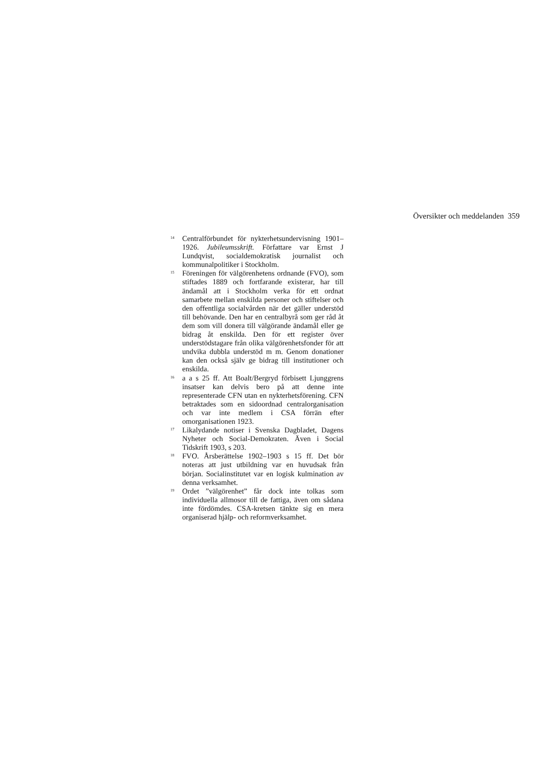Översikter och meddelanden 359
<sup>14</sup> Centralförbundet för nykterhetsundervisning 1901–1926. Jubileumsskrift. Författare var Ernst J Lundqvist, socialdemokratisk journalist och kommunalpolitiker i Stockholm.
<sup>15</sup> Föreningen för välgörenhetens ordnande (FVO), som stiftades 1889 och fortfarande existerar, har till ändamål att i Stockholm verka för ett ordnat samarbete mellan enskilda personer och stiftelser och den offentliga socialvården när det gäller understöd till behövande. Den har en centralbyrå som ger råd åt dem som vill donera till välgörande ändamål eller ge bidrag åt enskilda. Den för ett register över understödstagare från olika välgörenhetsfonder för att undvika dubbla understöd m m. Genom donationer kan den också själv ge bidrag till institutioner och enskilda.
<sup>16</sup> a a s 25 ff. Att Boalt/Bergryd förbisett Ljunggrens insatser kan delvis bero på att denne inte representerade CFN utan en nykterhetsförening. CFN betraktades som en sidoordnad centralorganisation och var inte medlem i CSA förrän efter omorganisationen 1923.
<sup>17</sup> Likalydande notiser i Svenska Dagbladet, Dagens Nyheter och Social-Demokraten. Även i Social Tidskrift 1903, s 203.
<sup>18</sup> FVO. Årsberättelse 1902–1903 s 15 ff. Det bör noteras att just utbildning var en huvudsak från början. Socialinstitutet var en logisk kulmination av denna verksamhet.
<sup>19</sup> Ordet ”välgörenhet” får dock inte tolkas som individuella allmosor till de fattiga, även om sådana inte fördömdes. CSA-kretsen tänkte sig en mera organiserad hjälp- och reformverksamhet.